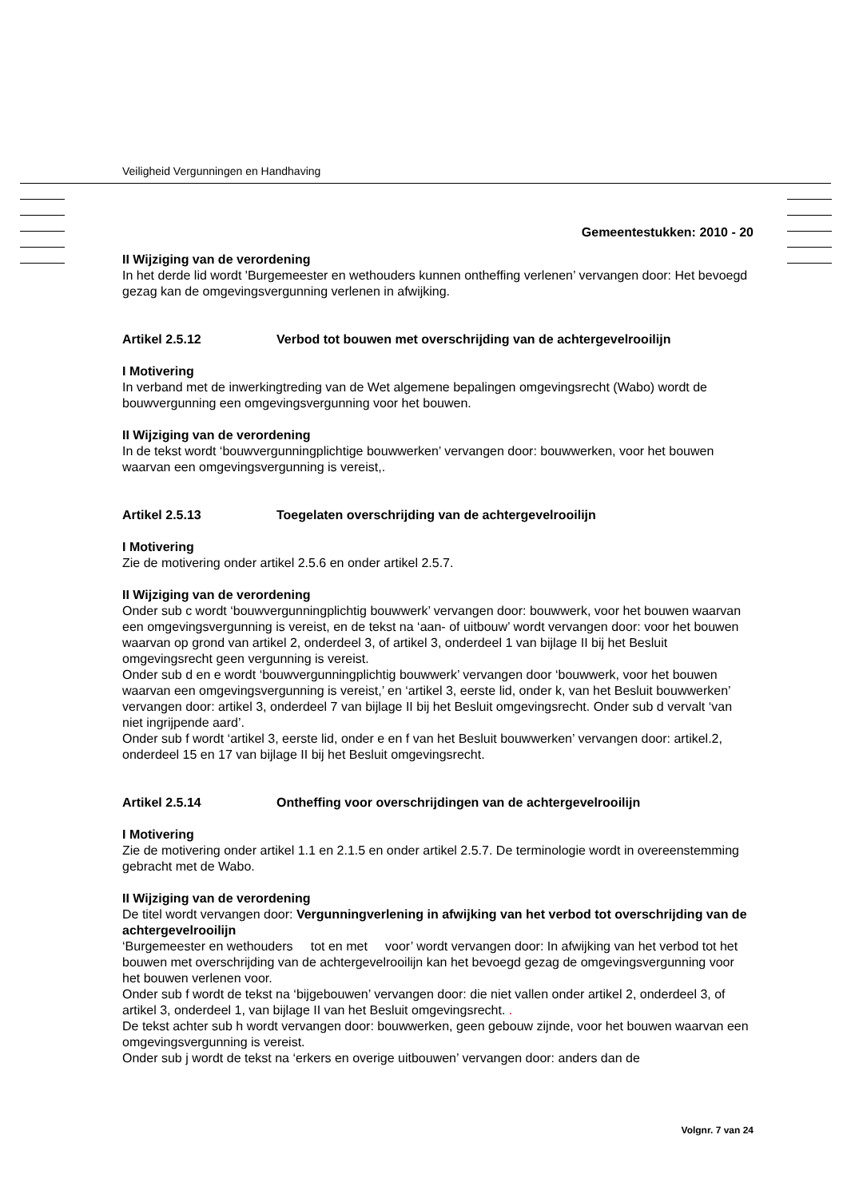Veiligheid Vergunningen en Handhaving
Gemeentestukken: 2010 - 20
II Wijziging van de verordening
In het derde lid wordt 'Burgemeester en wethouders kunnen ontheffing verlenen’ vervangen door: Het bevoegd gezag kan de omgevingsvergunning verlenen in afwijking.
Artikel 2.5.12 Verbod tot bouwen met overschrijding van de achtergevelrooilijn
I Motivering
In verband met de inwerkingtreding van de Wet algemene bepalingen omgevingsrecht (Wabo) wordt de bouwvergunning een omgevingsvergunning voor het bouwen.
II Wijziging van de verordening
In de tekst wordt ‘bouwvergunningplichtige bouwwerken’ vervangen door: bouwwerken, voor het bouwen waarvan een omgevingsvergunning is vereist,.
Artikel 2.5.13 Toegelaten overschrijding van de achtergevelrooilijn
I Motivering
Zie de motivering onder artikel 2.5.6 en onder artikel 2.5.7.
II Wijziging van de verordening
Onder sub c wordt ‘bouwvergunningplichtig bouwwerk’ vervangen door: bouwwerk, voor het bouwen waarvan een omgevingsvergunning is vereist, en de tekst na ‘aan- of uitbouw’ wordt vervangen door: voor het bouwen waarvan op grond van artikel 2, onderdeel 3, of artikel 3, onderdeel 1 van bijlage II bij het Besluit omgevingsrecht geen vergunning is vereist.
Onder sub d en e wordt ‘bouwvergunningplichtig bouwwerk’ vervangen door ‘bouwwerk, voor het bouwen waarvan een omgevingsvergunning is vereist,’ en ‘artikel 3, eerste lid, onder k, van het Besluit bouwwerken’ vervangen door: artikel 3, onderdeel 7 van bijlage II bij het Besluit omgevingsrecht. Onder sub d vervalt ‘van niet ingrijpende aard’.
Onder sub f wordt ‘artikel 3, eerste lid, onder e en f van het Besluit bouwwerken’ vervangen door: artikel.2, onderdeel 15 en 17 van bijlage II bij het Besluit omgevingsrecht.
Artikel 2.5.14 Ontheffing voor overschrijdingen van de achtergevelrooilijn
I Motivering
Zie de motivering onder artikel 1.1 en 2.1.5 en onder artikel 2.5.7. De terminologie wordt in overeenstemming gebracht met de Wabo.
II Wijziging van de verordening
De titel wordt vervangen door: Vergunningverlening in afwijking van het verbod tot overschrijding van de achtergevelrooilijn
‘Burgemeester en wethouders tot en met voor’ wordt vervangen door: In afwijking van het verbod tot het bouwen met overschrijding van de achtergevelrooilijn kan het bevoegd gezag de omgevingsvergunning voor het bouwen verlenen voor.
Onder sub f wordt de tekst na ‘bijgebouwen’ vervangen door: die niet vallen onder artikel 2, onderdeel 3, of artikel 3, onderdeel 1, van bijlage II van het Besluit omgevingsrecht. .
De tekst achter sub h wordt vervangen door: bouwwerken, geen gebouw zijnde, voor het bouwen waarvan een omgevingsvergunning is vereist.
Onder sub j wordt de tekst na ‘erkers en overige uitbouwen’ vervangen door: anders dan de
Volgnr. 7 van 24